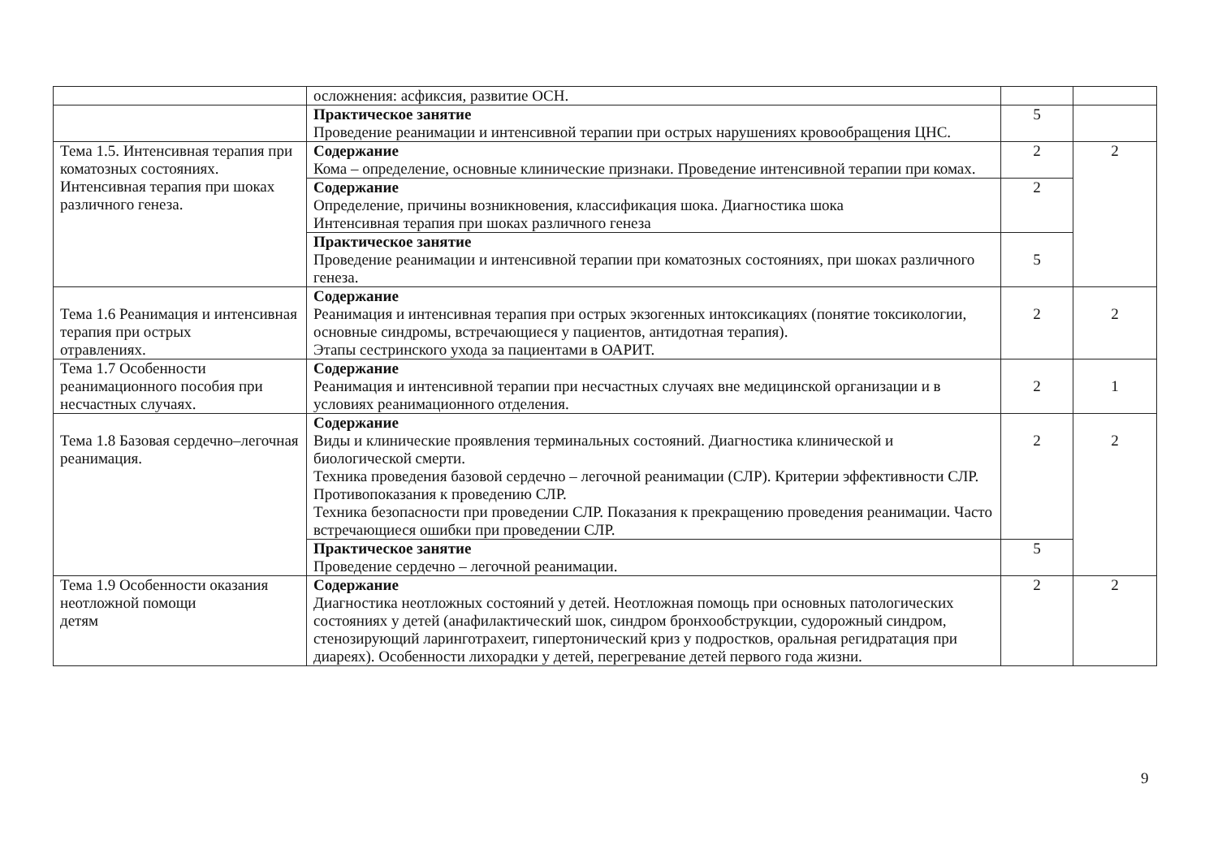| | осложнения: асфиксия, развитие ОСН. | | |
| | Практическое занятие Проведение реанимации и интенсивной терапии при острых нарушениях кровообращения ЦНС. | 5 | |
| Тема 1.5. Интенсивная терапия при коматозных состояниях. Интенсивная терапия при шоках различного генеза. | Содержание Кома – определение, основные клинические признаки. Проведение интенсивной терапии при комах. | 2 | 2 |
| | Содержание Определение, причины возникновения, классификация шока. Диагностика шока Интенсивная терапия при шоках различного генеза | 2 | |
| | Практическое занятие Проведение реанимации и интенсивной терапии при коматозных состояниях, при шоках различного генеза. | 5 | |
| Тема 1.6 Реанимация и интенсивная терапия при острых отравлениях. | Содержание Реанимация и интенсивная терапия при острых экзогенных интоксикациях (понятие токсикологии, основные синдромы, встречающиеся у пациентов, антидотная терапия). Этапы сестринского ухода за пациентами в ОАРИТ. | 2 | 2 |
| Тема 1.7 Особенности реанимационного пособия при несчастных случаях. | Содержание Реанимация и интенсивной терапии при несчастных случаях вне медицинской организации и в условиях реанимационного отделения. | 2 | 1 |
| Тема 1.8 Базовая сердечно–легочная реанимация. | Содержание Виды и клинические проявления терминальных состояний. Диагностика клинической и биологической смерти. Техника проведения базовой сердечно – легочной реанимации (СЛР). Критерии эффективности СЛР. Противопоказания к проведению СЛР. Техника безопасности при проведении СЛР. Показания к прекращению проведения реанимации. Часто встречающиеся ошибки при проведении СЛР. | 2 | 2 |
| | Практическое занятие Проведение сердечно – легочной реанимации. | 5 | |
| Тема 1.9 Особенности оказания неотложной помощи детям | Содержание Диагностика неотложных состояний у детей. Неотложная помощь при основных патологических состояниях у детей (анафилактический шок, синдром бронхообструкции, судорожный синдром, стенозирующий ларинготрахеит, гипертонический криз у подростков, оральная регидратация при диареях). Особенности лихорадки у детей, перегревание детей первого года жизни. | 2 | 2 |
9